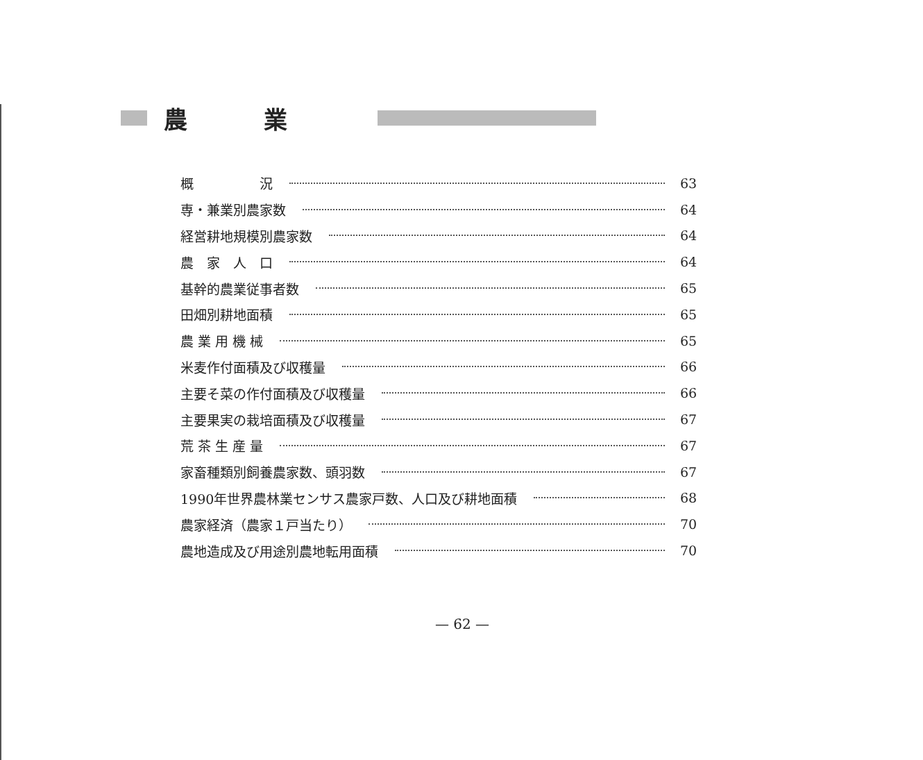農業
概　　　　　況 63
専・兼業別農家数 64
経営耕地規模別農家数 64
農　家　人　口 64
基幹的農業従事者数 65
田畑別耕地面積 65
農 業 用 機 械 65
米麦作付面積及び収穫量 66
主要そ菜の作付面積及び収穫量 66
主要果実の栽培面積及び収穫量 67
荒 茶 生 産 量 67
家畜種類別飼養農家数、頭羽数 67
1990年世界農林業センサス農家戸数、人口及び耕地面積 68
農家経済（農家１戸当たり） 70
農地造成及び用途別農地転用面積 70
— 62 —